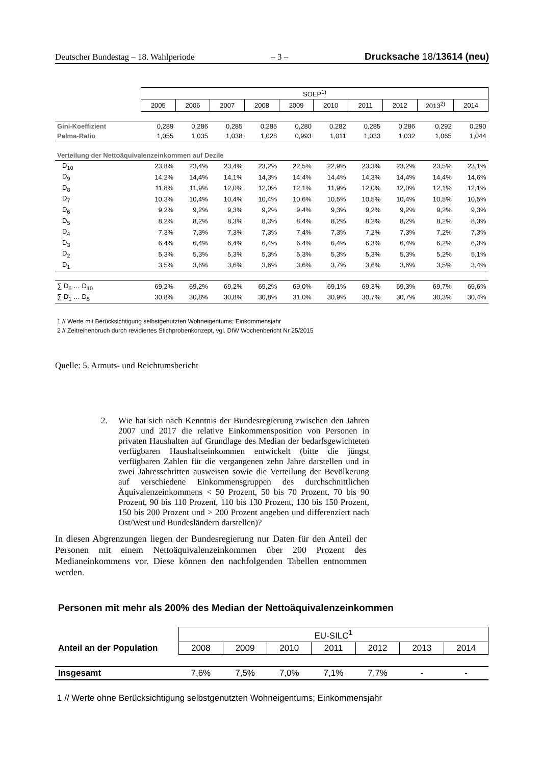Deutscher Bundestag – 18. Wahlperiode – 3 – Drucksache 18/13614 (neu)
| | SOEP<sup>1)</sup> | | | | | | | | | |
| | 2005 | 2006 | 2007 | 2008 | 2009 | 2010 | 2011 | 2012 | 2013<sup>2)</sup> | 2014 |
| Gini-Koeffizient | 0,289 | 0,286 | 0,285 | 0,285 | 0,280 | 0,282 | 0,285 | 0,286 | 0,292 | 0,290 |
| Palma-Ratio | 1,055 | 1,035 | 1,038 | 1,028 | 0,993 | 1,011 | 1,033 | 1,032 | 1,065 | 1,044 |
| Verteilung der Nettoäquivalenzeinkommen auf Dezile | | | | | | | | | | |
| D<sub>10</sub> | 23,8% | 23,4% | 23,4% | 23,2% | 22,5% | 22,9% | 23,3% | 23,2% | 23,5% | 23,1% |
| D<sub>9</sub> | 14,2% | 14,4% | 14,1% | 14,3% | 14,4% | 14,4% | 14,3% | 14,4% | 14,4% | 14,6% |
| D<sub>8</sub> | 11,8% | 11,9% | 12,0% | 12,0% | 12,1% | 11,9% | 12,0% | 12,0% | 12,1% | 12,1% |
| D<sub>7</sub> | 10,3% | 10,4% | 10,4% | 10,4% | 10,6% | 10,5% | 10,5% | 10,4% | 10,5% | 10,5% |
| D<sub>6</sub> | 9,2% | 9,2% | 9,3% | 9,2% | 9,4% | 9,3% | 9,2% | 9,2% | 9,2% | 9,3% |
| D<sub>5</sub> | 8,2% | 8,2% | 8,3% | 8,3% | 8,4% | 8,2% | 8,2% | 8,2% | 8,2% | 8,3% |
| D<sub>4</sub> | 7,3% | 7,3% | 7,3% | 7,3% | 7,4% | 7,3% | 7,2% | 7,3% | 7,2% | 7,3% |
| D<sub>3</sub> | 6,4% | 6,4% | 6,4% | 6,4% | 6,4% | 6,4% | 6,3% | 6,4% | 6,2% | 6,3% |
| D<sub>2</sub> | 5,3% | 5,3% | 5,3% | 5,3% | 5,3% | 5,3% | 5,3% | 5,3% | 5,2% | 5,1% |
| D<sub>1</sub> | 3,5% | 3,6% | 3,6% | 3,6% | 3,6% | 3,7% | 3,6% | 3,6% | 3,5% | 3,4% |
| ∑ D<sub>6</sub> … D<sub>10</sub> | 69,2% | 69,2% | 69,2% | 69,2% | 69,0% | 69,1% | 69,3% | 69,3% | 69,7% | 69,6% |
| ∑ D<sub>1</sub> … D<sub>5</sub> | 30,8% | 30,8% | 30,8% | 30,8% | 31,0% | 30,9% | 30,7% | 30,7% | 30,3% | 30,4% |
1 // Werte mit Berücksichtigung selbstgenutzten Wohneigentums; Einkommensjahr
2 // Zeitreihenbruch durch revidiertes Stichprobenkonzept, vgl. DIW Wochenbericht Nr 25/2015
Quelle: 5. Armuts- und Reichtumsbericht
2.
Wie hat sich nach Kenntnis der Bundesregierung zwischen den Jahren 2007 und 2017 die relative Einkommensposition von Personen in privaten Haushalten auf Grundlage des Median der bedarfsgewichteten verfügbaren Haushaltseinkommen entwickelt (bitte die jüngst verfügbaren Zahlen für die vergangenen zehn Jahre darstellen und in zwei Jahresschritten ausweisen sowie die Verteilung der Bevölkerung auf verschiedene Einkommensgruppen des durchschnittlichen Äquivalenzeinkommens < 50 Prozent, 50 bis 70 Prozent, 70 bis 90 Prozent, 90 bis 110 Prozent, 110 bis 130 Prozent, 130 bis 150 Prozent, 150 bis 200 Prozent und > 200 Prozent angeben und differenziert nach Ost/West und Bundesländern darstellen)?
In diesen Abgrenzungen liegen der Bundesregierung nur Daten für den Anteil der Personen mit einem Nettoäquivalenzeinkommen über 200 Prozent des Medianeinkommens vor. Diese können den nachfolgenden Tabellen entnommen werden.
Personen mit mehr als 200% des Median der Nettoäquivalenzeinkommen
| | EU-SILC<sup>1</sup> | | | | | | |
| Anteil an der Population | 2008 | 2009 | 2010 | 2011 | 2012 | 2013 | 2014 |
| Insgesamt | 7,6% | 7,5% | 7,0% | 7,1% | 7,7% | - | - |
1 // Werte ohne Berücksichtigung selbstgenutzten Wohneigentums; Einkommensjahr